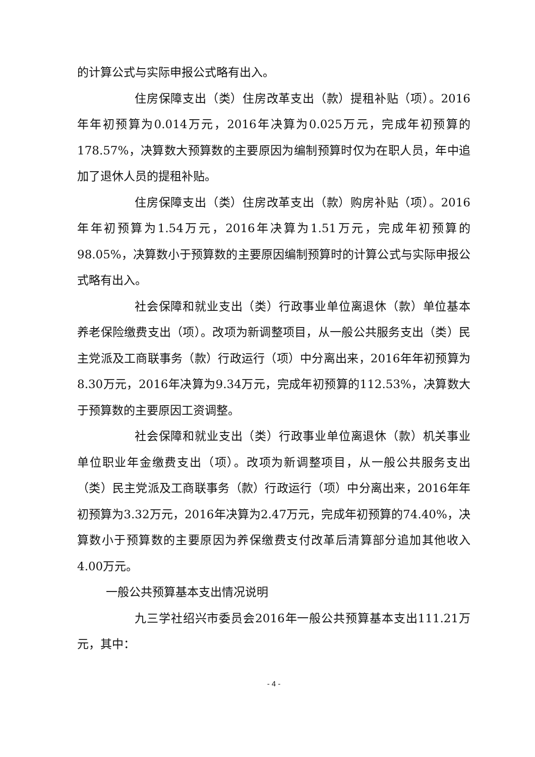的计算公式与实际申报公式略有出入。
住房保障支出（类）住房改革支出（款）提租补贴（项）。2016年年初预算为0.014万元，2016年决算为0.025万元，完成年初预算的178.57%，决算数大预算数的主要原因为编制预算时仅为在职人员，年中追加了退休人员的提租补贴。
住房保障支出（类）住房改革支出（款）购房补贴（项）。2016年年初预算为1.54万元，2016年决算为1.51万元，完成年初预算的 98.05%，决算数小于预算数的主要原因编制预算时的计算公式与实际申报公式略有出入。
社会保障和就业支出（类）行政事业单位离退休（款）单位基本养老保险缴费支出（项）。改项为新调整项目，从一般公共服务支出（类）民主党派及工商联事务（款）行政运行（项）中分离出来，2016年年初预算为8.30万元，2016年决算为9.34万元，完成年初预算的112.53%，决算数大于预算数的主要原因工资调整。
社会保障和就业支出（类）行政事业单位离退休（款）机关事业单位职业年金缴费支出（项）。改项为新调整项目，从一般公共服务支出（类）民主党派及工商联事务（款）行政运行（项）中分离出来，2016年年初预算为3.32万元，2016年决算为2.47万元，完成年初预算的74.40%，决算数小于预算数的主要原因为养保缴费支付改革后清算部分追加其他收入 4.00万元。
一般公共预算基本支出情况说明
九三学社绍兴市委员会2016年一般公共预算基本支出111.21万元，其中：
- 4 -